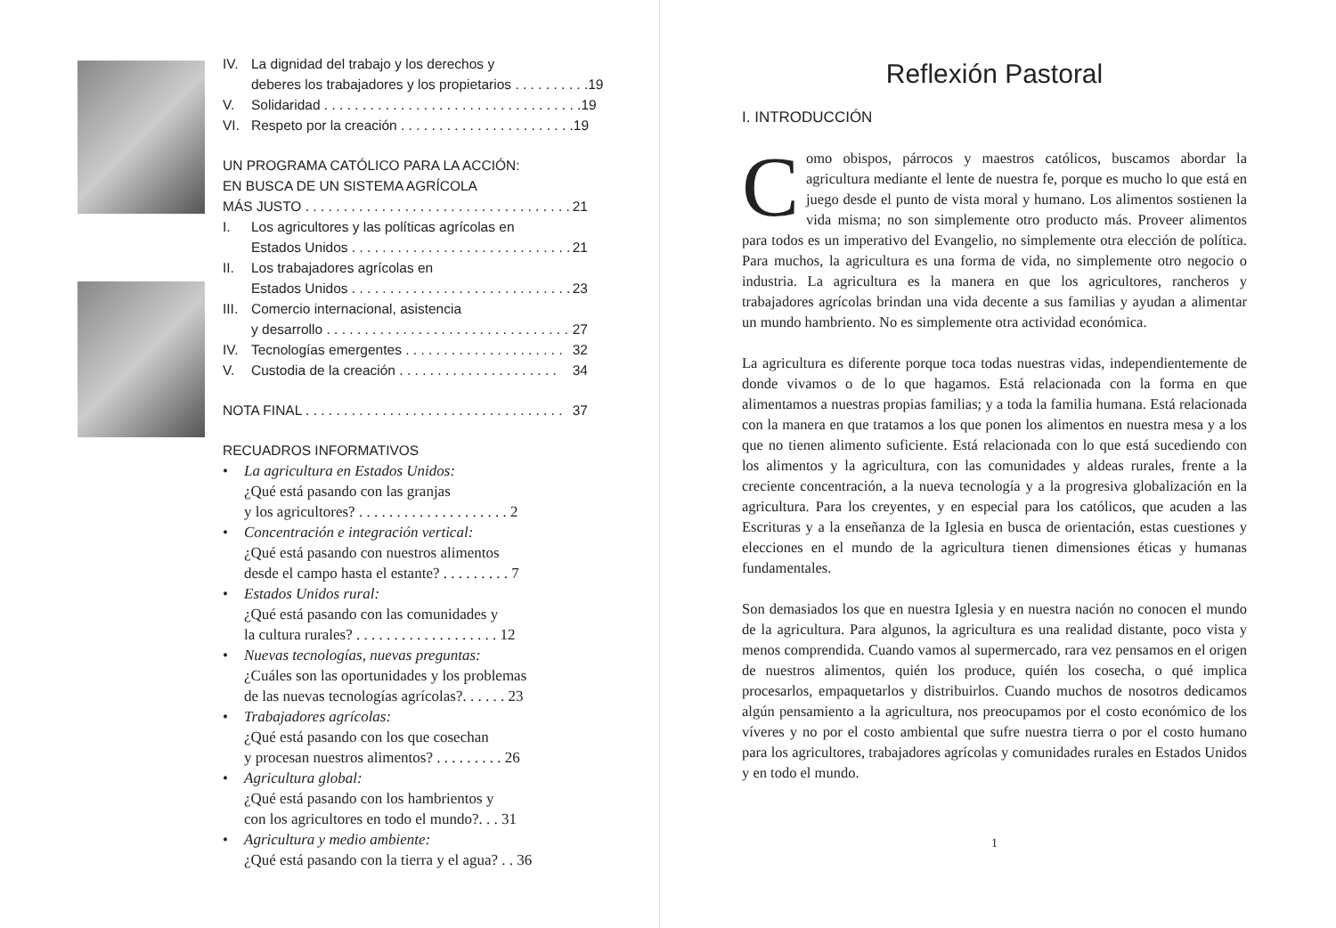IV. La dignidad del trabajo y los derechos y
deberes los trabajadores y los propietarios . . . . . . . . . . 19
V. Solidaridad . . . . . . . . . . . . . . . . . . . . . . . . . . . . . . . . . . 19
VI. Respeto por la creación . . . . . . . . . . . . . . . . . . . . . . . 19
UN PROGRAMA CATÓLICO PARA LA ACCIÓN:
EN BUSCA DE UN SISTEMA AGRÍCOLA
MÁS JUSTO . . . . . . . . . . . . . . . . . . . . . . . . . . . . . . . . . . . 21
I. Los agricultores y las políticas agrícolas en
Estados Unidos . . . . . . . . . . . . . . . . . . . . . . . . . . . . . 21
II. Los trabajadores agrícolas en
Estados Unidos . . . . . . . . . . . . . . . . . . . . . . . . . . . . . 23
III. Comercio internacional, asistencia
y desarrollo . . . . . . . . . . . . . . . . . . . . . . . . . . . . . . . . 27
IV. Tecnologías emergentes . . . . . . . . . . . . . . . . . . . . . 32
V. Custodia de la creación . . . . . . . . . . . . . . . . . . . . . 34
NOTA FINAL . . . . . . . . . . . . . . . . . . . . . . . . . . . . . . . . . . 37
RECUADROS INFORMATIVOS
• La agricultura en Estados Unidos:
¿Qué está pasando con las granjas
y los agricultores? . . . . . . . . . . . . . . . . . . . . 2
• Concentración e integración vertical:
¿Qué está pasando con nuestros alimentos
desde el campo hasta el estante? . . . . . . . . . 7
• Estados Unidos rural:
¿Qué está pasando con las comunidades y
la cultura rurales? . . . . . . . . . . . . . . . . . . . 12
• Nuevas tecnologías, nuevas preguntas:
¿Cuáles son las oportunidades y los problemas
de las nuevas tecnologías agrícolas?. . . . . . 23
• Trabajadores agrícolas:
¿Qué está pasando con los que cosechan
y procesan nuestros alimentos? . . . . . . . . . 26
• Agricultura global:
¿Qué está pasando con los hambrientos y
con los agricultores en todo el mundo?. . . 31
• Agricultura y medio ambiente:
¿Qué está pasando con la tierra y el agua? . . 36
Reflexión Pastoral
I. INTRODUCCIÓN
Como obispos, párrocos y maestros católicos, buscamos abordar la agricultura mediante el lente de nuestra fe, porque es mucho lo que está en juego desde el punto de vista moral y humano. Los alimentos sostienen la vida misma; no son simplemente otro producto más. Proveer alimentos para todos es un imperativo del Evangelio, no simplemente otra elección de política. Para muchos, la agricultura es una forma de vida, no simplemente otro negocio o industria. La agricultura es la manera en que los agricultores, rancheros y trabajadores agrícolas brindan una vida decente a sus familias y ayudan a alimentar un mundo hambriento. No es simplemente otra actividad económica.
La agricultura es diferente porque toca todas nuestras vidas, independientemente de donde vivamos o de lo que hagamos. Está relacionada con la forma en que alimentamos a nuestras propias familias; y a toda la familia humana. Está relacionada con la manera en que tratamos a los que ponen los alimentos en nuestra mesa y a los que no tienen alimento suficiente. Está relacionada con lo que está sucediendo con los alimentos y la agricultura, con las comunidades y aldeas rurales, frente a la creciente concentración, a la nueva tecnología y a la progresiva globalización en la agricultura. Para los creyentes, y en especial para los católicos, que acuden a las Escrituras y a la enseñanza de la Iglesia en busca de orientación, estas cuestiones y elecciones en el mundo de la agricultura tienen dimensiones éticas y humanas fundamentales.
Son demasiados los que en nuestra Iglesia y en nuestra nación no conocen el mundo de la agricultura. Para algunos, la agricultura es una realidad distante, poco vista y menos comprendida. Cuando vamos al supermercado, rara vez pensamos en el origen de nuestros alimentos, quién los produce, quién los cosecha, o qué implica procesarlos, empaquetarlos y distribuirlos. Cuando muchos de nosotros dedicamos algún pensamiento a la agricultura, nos preocupamos por el costo económico de los víveres y no por el costo ambiental que sufre nuestra tierra o por el costo humano para los agricultores, trabajadores agrícolas y comunidades rurales en Estados Unidos y en todo el mundo.
1